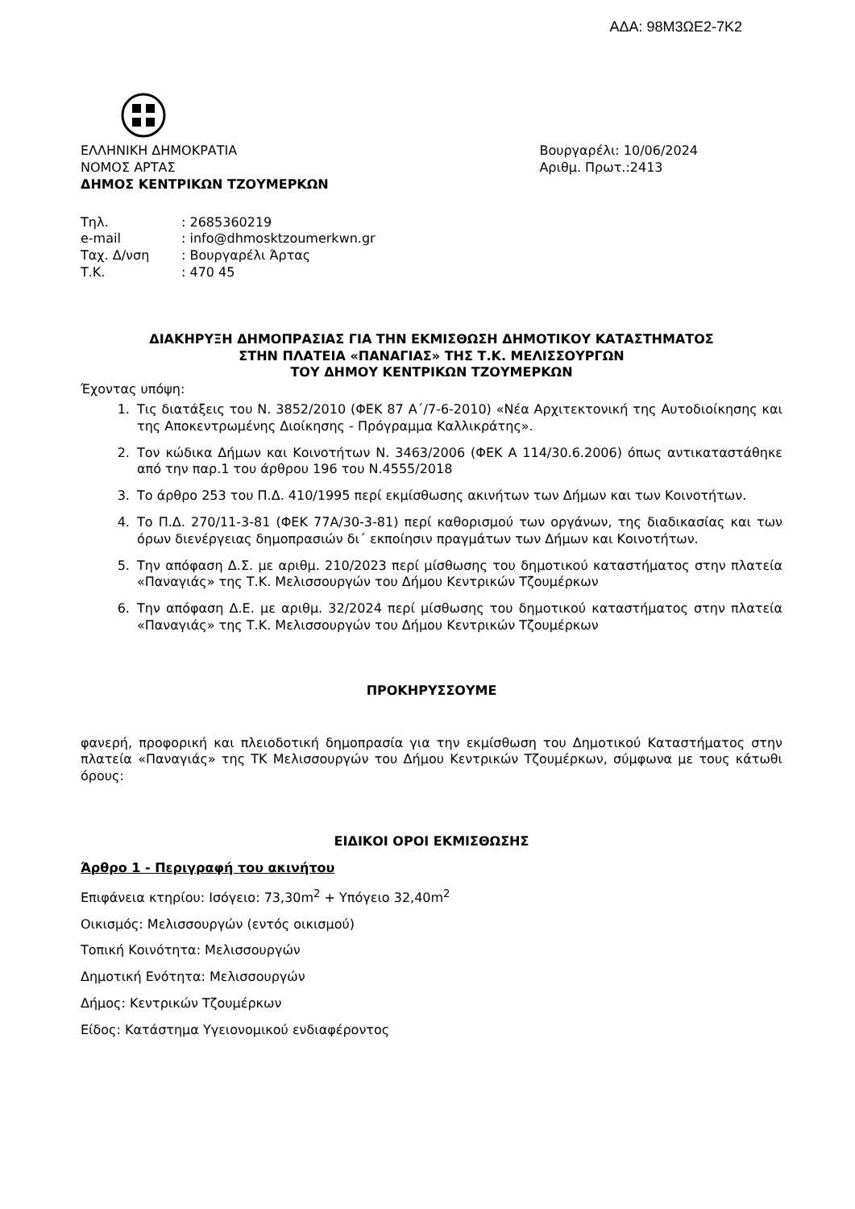ΑΔΑ: 98Μ3ΩΕ2-7Κ2
ΕΛΛΗΝΙΚΗ ΔΗΜΟΚΡΑΤΙΑ
ΝΟΜΟΣ ΑΡΤΑΣ
ΔΗΜΟΣ ΚΕΝΤΡΙΚΩΝ ΤΖΟΥΜΕΡΚΩΝ
Βουργαρέλι: 10/06/2024
Αριθμ. Πρωτ.:2413
Τηλ.: 2685360219
e-mail: info@dhmosktzoumerkwn.gr
Ταχ. Δ/νση: Βουργαρέλι Άρτας
Τ.Κ.: 470 45
ΔΙΑΚΗΡΥΞΗ ΔΗΜΟΠΡΑΣΙΑΣ ΓΙΑ ΤΗΝ ΕΚΜΙΣΘΩΣΗ ΔΗΜΟΤΙΚΟΥ ΚΑΤΑΣΤΗΜΑΤΟΣ
ΣΤΗΝ ΠΛΑΤΕΙΑ «ΠΑΝΑΓΙΑΣ» ΤΗΣ Τ.Κ. ΜΕΛΙΣΣΟΥΡΓΩΝ
ΤΟΥ ΔΗΜΟΥ ΚΕΝΤΡΙΚΩΝ ΤΖΟΥΜΕΡΚΩΝ
Έχοντας υπόψη:
1. Τις διατάξεις του Ν. 3852/2010 (ΦΕΚ 87 Α΄/7-6-2010) «Νέα Αρχιτεκτονική της Αυτοδιοίκησης και της Αποκεντρωμένης Διοίκησης - Πρόγραμμα Καλλικράτης».
2. Τον κώδικα Δήμων και Κοινοτήτων Ν. 3463/2006 (ΦΕΚ Α 114/30.6.2006) όπως αντικαταστάθηκε από την παρ.1 του άρθρου 196 του Ν.4555/2018
3. Το άρθρο 253 του Π.Δ. 410/1995 περί εκμίσθωσης ακινήτων των Δήμων και των Κοινοτήτων.
4. Το Π.Δ. 270/11-3-81 (ΦΕΚ 77Α/30-3-81) περί καθορισμού των οργάνων, της διαδικασίας και των όρων διενέργειας δημοπρασιών δι΄ εκποίησιν πραγμάτων των Δήμων και Κοινοτήτων.
5. Την απόφαση Δ.Σ. με αριθμ. 210/2023 περί μίσθωσης του δημοτικού καταστήματος στην πλατεία «Παναγιάς» της Τ.Κ. Μελισσουργών του Δήμου Κεντρικών Τζουμέρκων
6. Την απόφαση Δ.Ε. με αριθμ. 32/2024 περί μίσθωσης του δημοτικού καταστήματος στην πλατεία «Παναγιάς» της Τ.Κ. Μελισσουργών του Δήμου Κεντρικών Τζουμέρκων
ΠΡΟΚΗΡΥΣΣΟΥΜΕ
φανερή, προφορική και πλειοδοτική δημοπρασία για την εκμίσθωση του Δημοτικού Καταστήματος στην πλατεία «Παναγιάς» της ΤΚ Μελισσουργών του Δήμου Κεντρικών Τζουμέρκων, σύμφωνα με τους κάτωθι όρους:
ΕΙΔΙΚΟΙ ΟΡΟΙ ΕΚΜΙΣΘΩΣΗΣ
Άρθρο 1 - Περιγραφή του ακινήτου
Επιφάνεια κτηρίου: Ισόγειο: 73,30m<sup>2</sup> + Υπόγειο 32,40m<sup>2</sup>
Οικισμός: Μελισσουργών (εντός οικισμού)
Τοπική Κοινότητα: Μελισσουργών
Δημοτική Ενότητα: Μελισσουργών
Δήμος: Κεντρικών Τζουμέρκων
Είδος: Κατάστημα Υγειονομικού ενδιαφέροντος